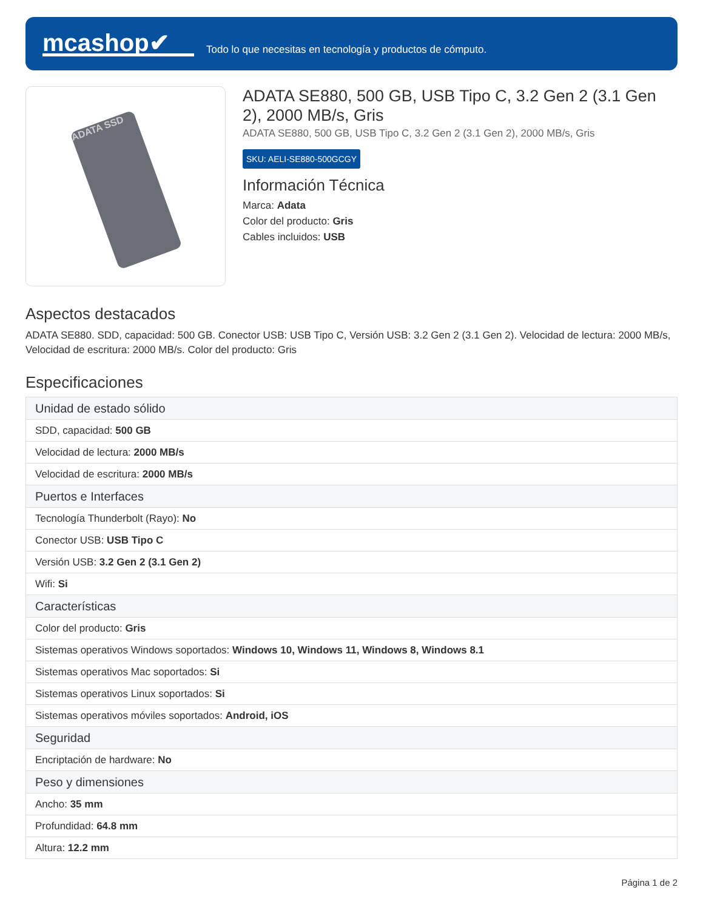mcashop✔
Todo lo que necesitas en tecnología y productos de cómputo.
ADATA SSD
ADATA SE880, 500 GB, USB Tipo C, 3.2 Gen 2 (3.1 Gen 2), 2000 MB/s, Gris
ADATA SE880, 500 GB, USB Tipo C, 3.2 Gen 2 (3.1 Gen 2), 2000 MB/s, Gris
SKU: AELI-SE880-500GCGY
Información Técnica
Marca: Adata
Color del producto: Gris
Cables incluidos: USB
Aspectos destacados
ADATA SE880. SDD, capacidad: 500 GB. Conector USB: USB Tipo C, Versión USB: 3.2 Gen 2 (3.1 Gen 2). Velocidad de lectura: 2000 MB/s, Velocidad de escritura: 2000 MB/s. Color del producto: Gris
Especificaciones
| Unidad de estado sólido |
| --- |
| SDD, capacidad: 500 GB |
| Velocidad de lectura: 2000 MB/s |
| Velocidad de escritura: 2000 MB/s |
| Puertos e Interfaces |
| Tecnología Thunderbolt (Rayo): No |
| Conector USB: USB Tipo C |
| Versión USB: 3.2 Gen 2 (3.1 Gen 2) |
| Wifi: Si |
| Características |
| Color del producto: Gris |
| Sistemas operativos Windows soportados: Windows 10, Windows 11, Windows 8, Windows 8.1 |
| Sistemas operativos Mac soportados: Si |
| Sistemas operativos Linux soportados: Si |
| Sistemas operativos móviles soportados: Android, iOS |
| Seguridad |
| Encriptación de hardware: No |
| Peso y dimensiones |
| Ancho: 35 mm |
| Profundidad: 64.8 mm |
| Altura: 12.2 mm |
Página 1 de 2